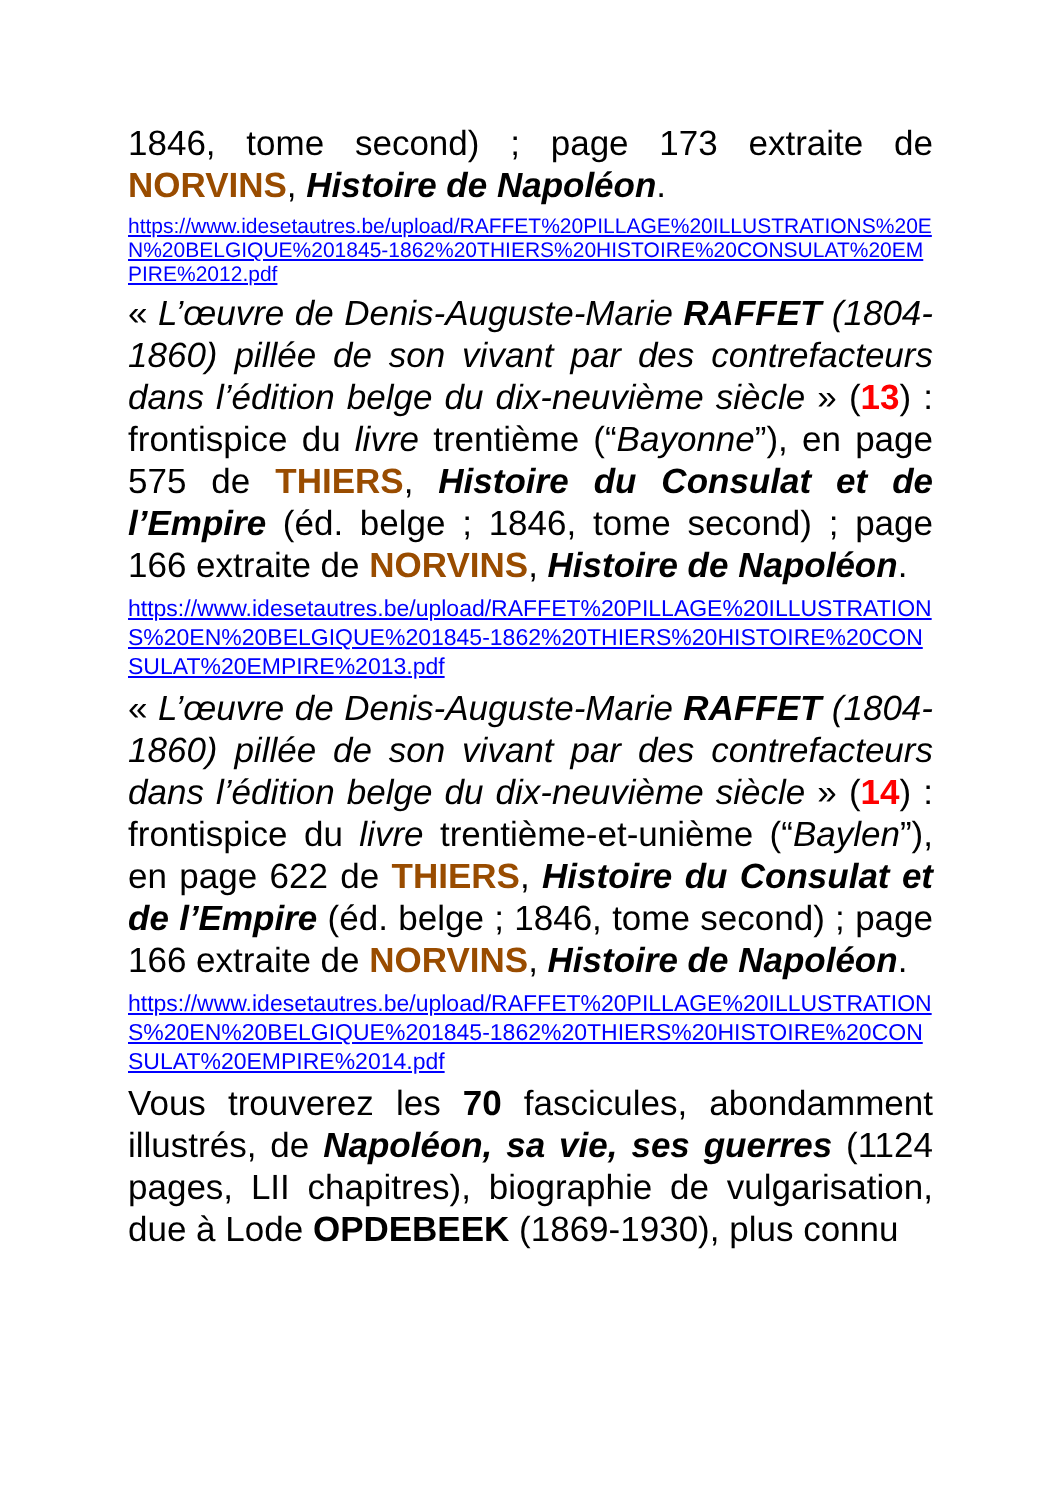1846, tome second) ; page 173 extraite de NORVINS, Histoire de Napoléon.
https://www.idesetautres.be/upload/RAFFET%20PILLAGE%20ILLUSTRATIONS%20EN%20BELGIQUE%201845-1862%20THIERS%20HISTOIRE%20CONSULAT%20EMPIRE%2012.pdf
« L’œuvre de Denis-Auguste-Marie RAFFET (1804-1860) pillée de son vivant par des contrefacteurs dans l’édition belge du dix-neuvième siècle » (13) : frontispice du livre trentième (“Bayonne”), en page 575 de THIERS, Histoire du Consulat et de l’Empire (éd. belge ; 1846, tome second) ; page 166 extraite de NORVINS, Histoire de Napoléon.
https://www.idesetautres.be/upload/RAFFET%20PILLAGE%20ILLUSTRATIONS%20EN%20BELGIQUE%201845-1862%20THIERS%20HISTOIRE%20CONSULAT%20EMPIRE%2013.pdf
« L’œuvre de Denis-Auguste-Marie RAFFET (1804-1860) pillée de son vivant par des contrefacteurs dans l’édition belge du dix-neuvième siècle » (14) : frontispice du livre trentième-et-unième (“Baylen”), en page 622 de THIERS, Histoire du Consulat et de l’Empire (éd. belge ; 1846, tome second) ; page 166 extraite de NORVINS, Histoire de Napoléon.
https://www.idesetautres.be/upload/RAFFET%20PILLAGE%20ILLUSTRATIONS%20EN%20BELGIQUE%201845-1862%20THIERS%20HISTOIRE%20CONSULAT%20EMPIRE%2014.pdf
Vous trouverez les 70 fascicules, abondamment illustrés, de Napoléon, sa vie, ses guerres (1124 pages, LII chapitres), biographie de vulgarisation, due à Lode OPDEBEEK (1869-1930), plus connu